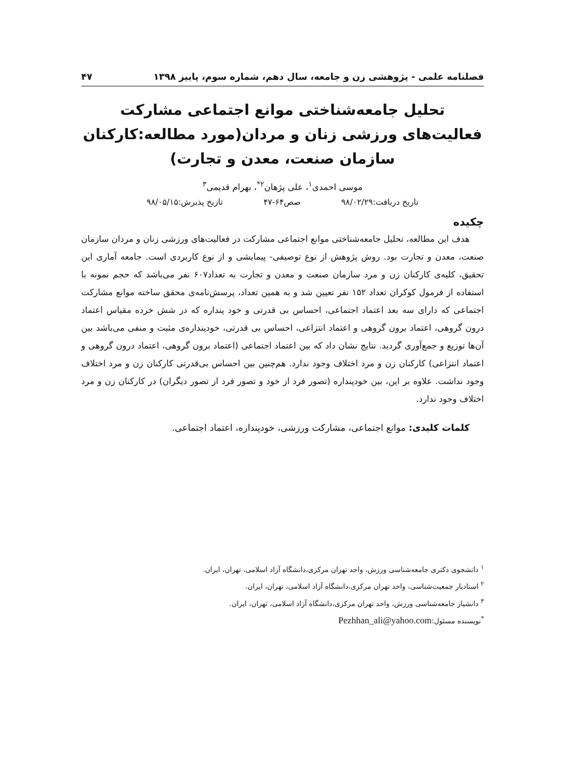فصلنامه علمی - پژوهشی زن و جامعه، سال دهم، شماره سوم، پاییز ۱۳۹۸ ۴۷
تحلیل جامعه‌شناختی موانع اجتماعی مشارکت فعالیت‌های ورزشی زنان و مردان(مورد مطالعه:کارکنان سازمان صنعت، معدن و تجارت)
موسی احمدی<sup>۱</sup>، علی پژهان<sup>۲*</sup>، بهرام قدیمی<sup>۳</sup>
تاریخ دریافت:۹۸/۰۲/۲۹ صص۶۴-۴۷ تاریخ پذیرش:۹۸/۰۵/۱۵
چکیده
هدف این مطالعه، تحلیل جامعه‌شناختی موانع اجتماعی مشارکت در فعالیت‌های ورزشی زنان و مردان سازمان صنعت، معدن و تجارت بود. روش پژوهش از نوع توصیفی- پیمایشی و از نوع کاربردی است. جامعه آماری این تحقیق، کلیه‌ی کارکنان زن و مرد سازمان صنعت و معدن و تجارت به تعداد۶۰۷ نفر می‌باشد که حجم نمونه با استفاده از فرمول کوکران تعداد ۱۵۲ نفر تعیین شد و به همین تعداد، پرسش‌نامه‌ی محقق ساخته موانع مشارکت اجتماعی که دارای سه بعد اعتماد اجتماعی، احساس بی قدرتی و خود پنداره که در شش خرده مقیاس اعتماد درون گروهی، اعتماد برون گروهی و اعتماد انتزاعی، احساس بی قدرتی، خودپنداره‌ی مثبت و منفی می‌باشد بین آن‌ها توزیع و جمع‌آوری گردید. نتایج نشان داد که بین اعتماد اجتماعی (اعتماد برون گروهی، اعتماد درون گروهی و اعتماد انتزاعی) کارکنان زن و مرد اختلاف وجود ندارد. هم‌چنین بین احساس بی‌قدرتی کارکنان زن و مرد اختلاف وجود نداشت. علاوه بر این، بین خودپنداره (تصور فرد از خود و تصور فرد از تصور دیگران) در کارکنان زن و مرد اختلاف وجود ندارد.
کلمات کلیدی: موانع اجتماعی، مشارکت ورزشی، خودپنداره، اعتماد اجتماعی.
<sup>۱</sup> دانشجوی دکتری جامعه‌شناسی ورزش، واحد تهران مرکزی،دانشگاه آزاد اسلامی، تهران، ایران.
<sup>۲</sup> استادیار جمعیت‌شناسی، واحد تهران مرکزی،دانشگاه آزاد اسلامی، تهران، ایران.
<sup>۳</sup> دانشیار جامعه‌شناسی ورزش، واحد تهران مرکزی،دانشگاه آزاد اسلامی، تهران، ایران.
<sup>*</sup> نویسنده مسئول:Pezhhan_ali@yahoo.com